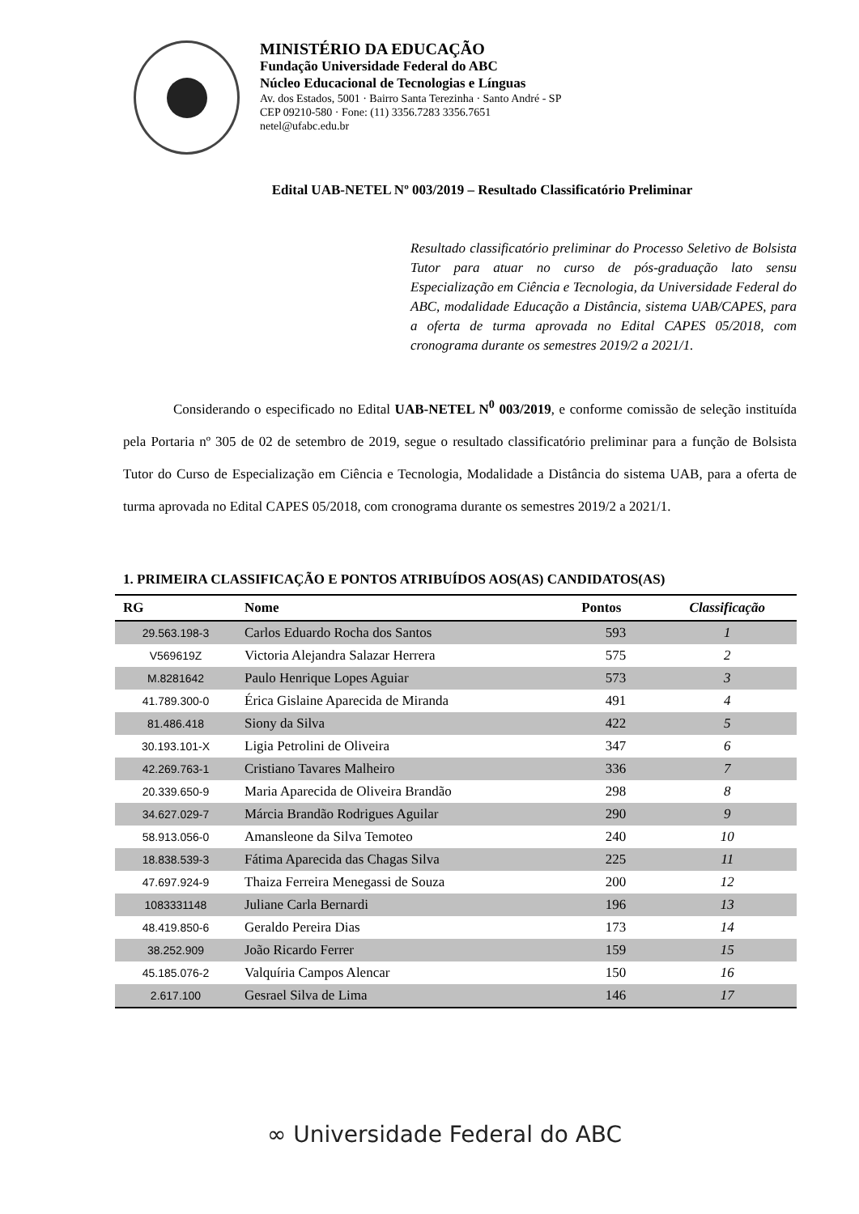MINISTÉRIO DA EDUCAÇÃO
Fundação Universidade Federal do ABC
Núcleo Educacional de Tecnologias e Línguas
Av. dos Estados, 5001 · Bairro Santa Terezinha · Santo André - SP
CEP 09210-580 · Fone: (11) 3356.7283 3356.7651
netel@ufabc.edu.br
Edital UAB-NETEL Nº 003/2019 – Resultado Classificatório Preliminar
Resultado classificatório preliminar do Processo Seletivo de Bolsista Tutor para atuar no curso de pós-graduação lato sensu Especialização em Ciência e Tecnologia, da Universidade Federal do ABC, modalidade Educação a Distância, sistema UAB/CAPES, para a oferta de turma aprovada no Edital CAPES 05/2018, com cronograma durante os semestres 2019/2 a 2021/1.
Considerando o especificado no Edital UAB-NETEL N<sup>0</sup> 003/2019, e conforme comissão de seleção instituída pela Portaria nº 305 de 02 de setembro de 2019, segue o resultado classificatório preliminar para a função de Bolsista Tutor do Curso de Especialização em Ciência e Tecnologia, Modalidade a Distância do sistema UAB, para a oferta de turma aprovada no Edital CAPES 05/2018, com cronograma durante os semestres 2019/2 a 2021/1.
1. PRIMEIRA CLASSIFICAÇÃO E PONTOS ATRIBUÍDOS AOS(AS) CANDIDATOS(AS)
| RG | Nome | Pontos | Classificação |
| --- | --- | --- | --- |
| 29.563.198-3 | Carlos Eduardo Rocha dos Santos | 593 | 1 |
| V569619Z | Victoria Alejandra Salazar Herrera | 575 | 2 |
| M.8281642 | Paulo Henrique Lopes Aguiar | 573 | 3 |
| 41.789.300-0 | Érica Gislaine Aparecida de Miranda | 491 | 4 |
| 81.486.418 | Siony da Silva | 422 | 5 |
| 30.193.101-X | Ligia Petrolini de Oliveira | 347 | 6 |
| 42.269.763-1 | Cristiano Tavares Malheiro | 336 | 7 |
| 20.339.650-9 | Maria Aparecida de Oliveira Brandão | 298 | 8 |
| 34.627.029-7 | Márcia Brandão Rodrigues Aguilar | 290 | 9 |
| 58.913.056-0 | Amansleone da Silva Temoteo | 240 | 10 |
| 18.838.539-3 | Fátima Aparecida das Chagas Silva | 225 | 11 |
| 47.697.924-9 | Thaiza Ferreira Menegassi de Souza | 200 | 12 |
| 1083331148 | Juliane Carla Bernardi | 196 | 13 |
| 48.419.850-6 | Geraldo Pereira Dias | 173 | 14 |
| 38.252.909 | João Ricardo Ferrer | 159 | 15 |
| 45.185.076-2 | Valquíria Campos Alencar | 150 | 16 |
| 2.617.100 | Gesrael Silva de Lima | 146 | 17 |
∞ Universidade Federal do ABC